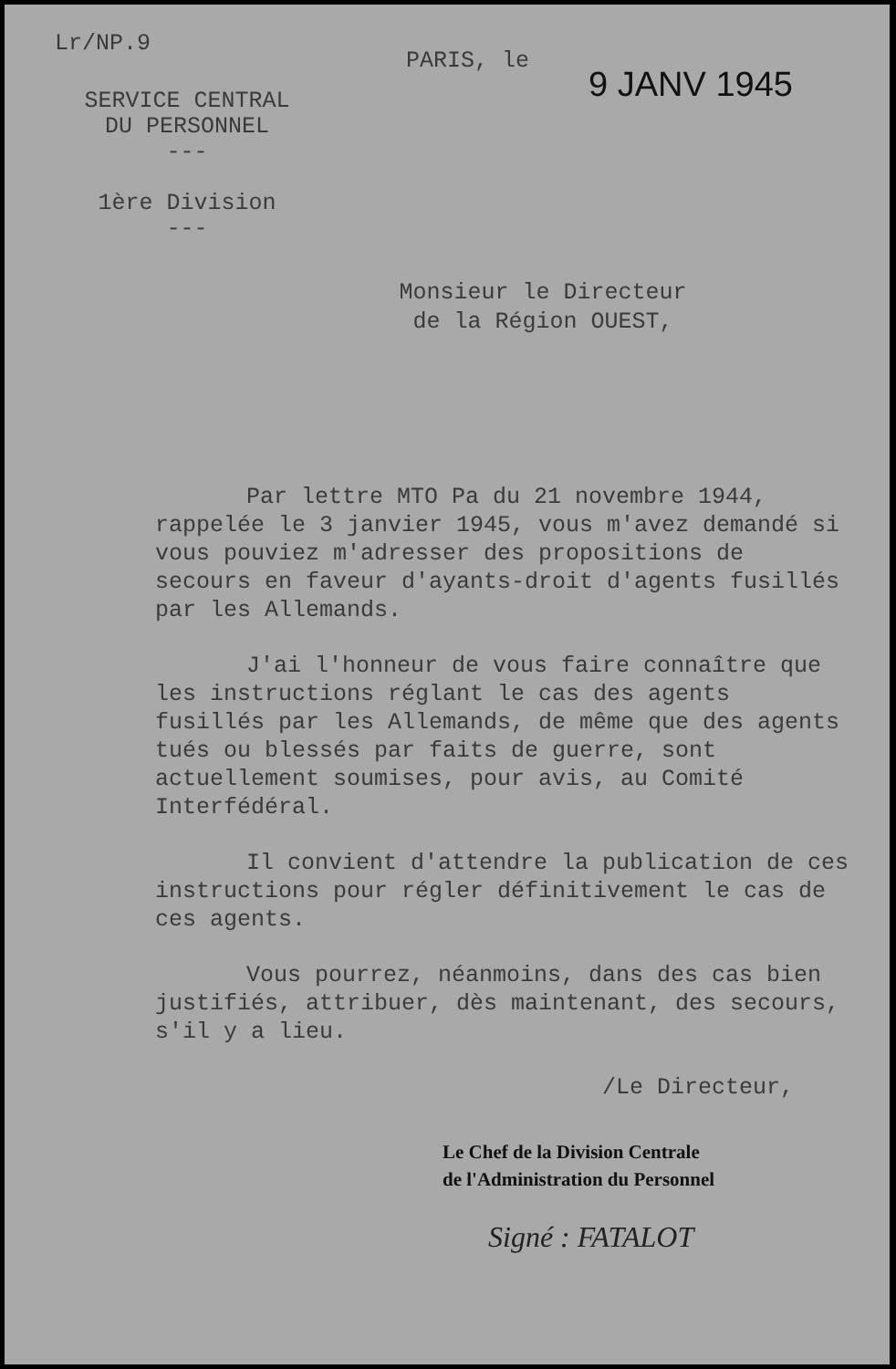Lr/NP.9
SERVICE CENTRAL
DU PERSONNEL
---
1ère Division
---
PARIS, le
9 JANV 1945
Monsieur le Directeur
de la Région OUEST,
Par lettre MTO Pa du 21 novembre 1944, rappelée le 3 janvier 1945, vous m'avez demandé si vous pouviez m'adresser des propositions de secours en faveur d'ayants-droit d'agents fusillés par les Allemands.
J'ai l'honneur de vous faire connaître que les instructions réglant le cas des agents fusillés par les Allemands, de même que des agents tués ou blessés par faits de guerre, sont actuellement soumises, pour avis, au Comité Interfédéral.
Il convient d'attendre la publication de ces instructions pour régler définitivement le cas de ces agents.
Vous pourrez, néanmoins, dans des cas bien justifiés, attribuer, dès maintenant, des secours, s'il y a lieu.
/Le Directeur,
Le Chef de la Division Centrale
de l'Administration du Personnel
Signé : FATALOT